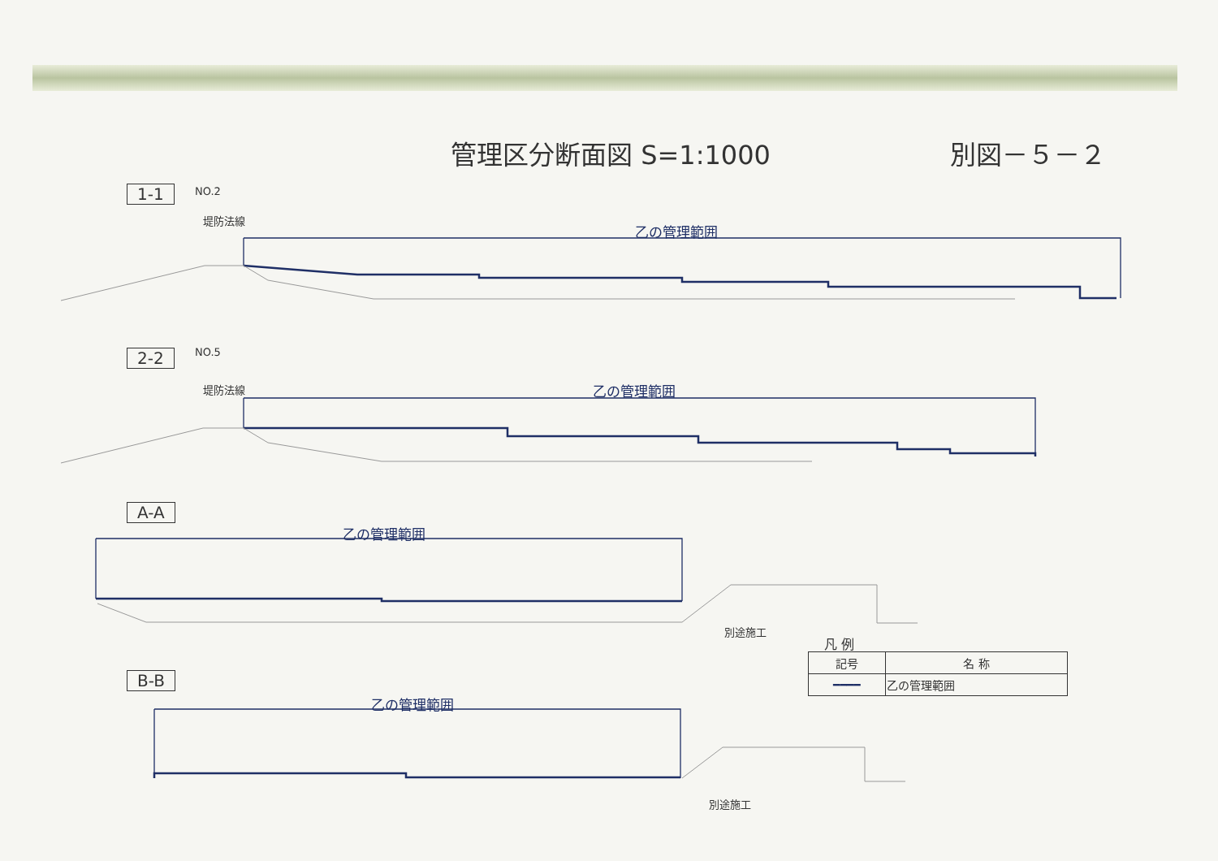管理区分断面図 S=1:1000 別図－５－２
1-1 NO.2
乙の管理範囲
堤防法線
2-2 NO.5
乙の管理範囲
堤防法線
A-A
乙の管理範囲
別途施工
B-B
乙の管理範囲
別途施工
凡 例
| 記号 | 名 称 |
| --- | --- |
| ━━━━ | 乙の管理範囲 |